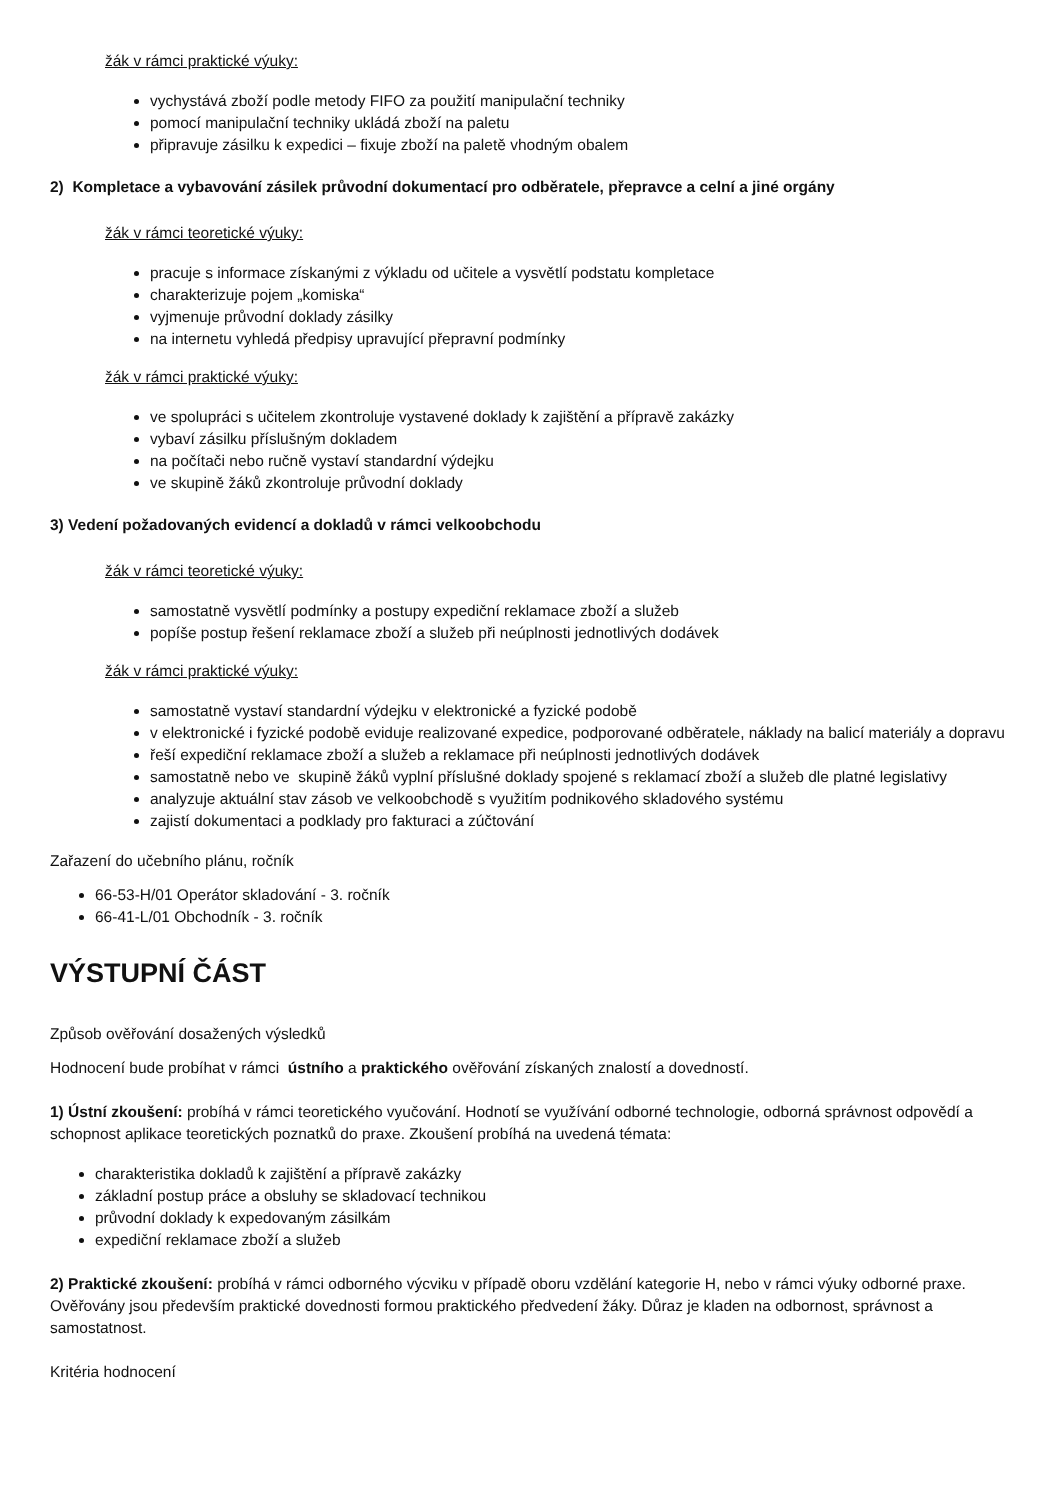žák v rámci praktické výuky:
vychystává zboží podle metody FIFO za použití manipulační techniky
pomocí manipulační techniky ukládá zboží na paletu
připravuje zásilku k expedici – fixuje zboží na paletě vhodným obalem
2) Kompletace a vybavování zásilek průvodní dokumentací pro odběratele, přepravce a celní a jiné orgány
žák v rámci teoretické výuky:
pracuje s informace získanými z výkladu od učitele a vysvětlí podstatu kompletace
charakterizuje pojem „komiska“
vyjmenuje průvodní doklady zásilky
na internetu vyhledá předpisy upravující přepravní podmínky
žák v rámci praktické výuky:
ve spolupráci s učitelem zkontroluje vystavené doklady k zajištění a přípravě zakázky
vybaví zásilku příslušným dokladem
na počítači nebo ručně vystaví standardní výdejku
ve skupině žáků zkontroluje průvodní doklady
3) Vedení požadovaných evidencí a dokladů v rámci velkoobchodu
žák v rámci teoretické výuky:
samostatně vysvětlí podmínky a postupy expediční reklamace zboží a služeb
popíše postup řešení reklamace zboží a služeb při neúplnosti jednotlivých dodávek
žák v rámci praktické výuky:
samostatně vystaví standardní výdejku v elektronické a fyzické podobě
v elektronické i fyzické podobě eviduje realizované expedice, podporované odběratele, náklady na balicí materiály a dopravu
řeší expediční reklamace zboží a služeb a reklamace při neúplnosti jednotlivých dodávek
samostatně nebo ve skupině žáků vyplní příslušné doklady spojené s reklamací zboží a služeb dle platné legislativy
analyzuje aktuální stav zásob ve velkoobchodě s využitím podnikového skladového systému
zajistí dokumentaci a podklady pro fakturaci a zúčtování
Zařazení do učebního plánu, ročník
66-53-H/01 Operátor skladování - 3. ročník
66-41-L/01 Obchodník - 3. ročník
VÝSTUPNÍ ČÁST
Způsob ověřování dosažených výsledků
Hodnocení bude probíhat v rámci ústního a praktického ověřování získaných znalostí a dovedností.
1) Ústní zkoušení: probíhá v rámci teoretického vyučování. Hodnotí se využívání odborné technologie, odborná správnost odpovědí a schopnost aplikace teoretických poznatků do praxe. Zkoušení probíhá na uvedená témata:
charakteristika dokladů k zajištění a přípravě zakázky
základní postup práce a obsluhy se skladovací technikou
průvodní doklady k expedovaným zásilkám
expediční reklamace zboží a služeb
2) Praktické zkoušení: probíhá v rámci odborného výcviku v případě oboru vzdělání kategorie H, nebo v rámci výuky odborné praxe. Ověřovány jsou především praktické dovednosti formou praktického předvedení žáky. Důraz je kladen na odbornost, správnost a samostatnost.
Kritéria hodnocení